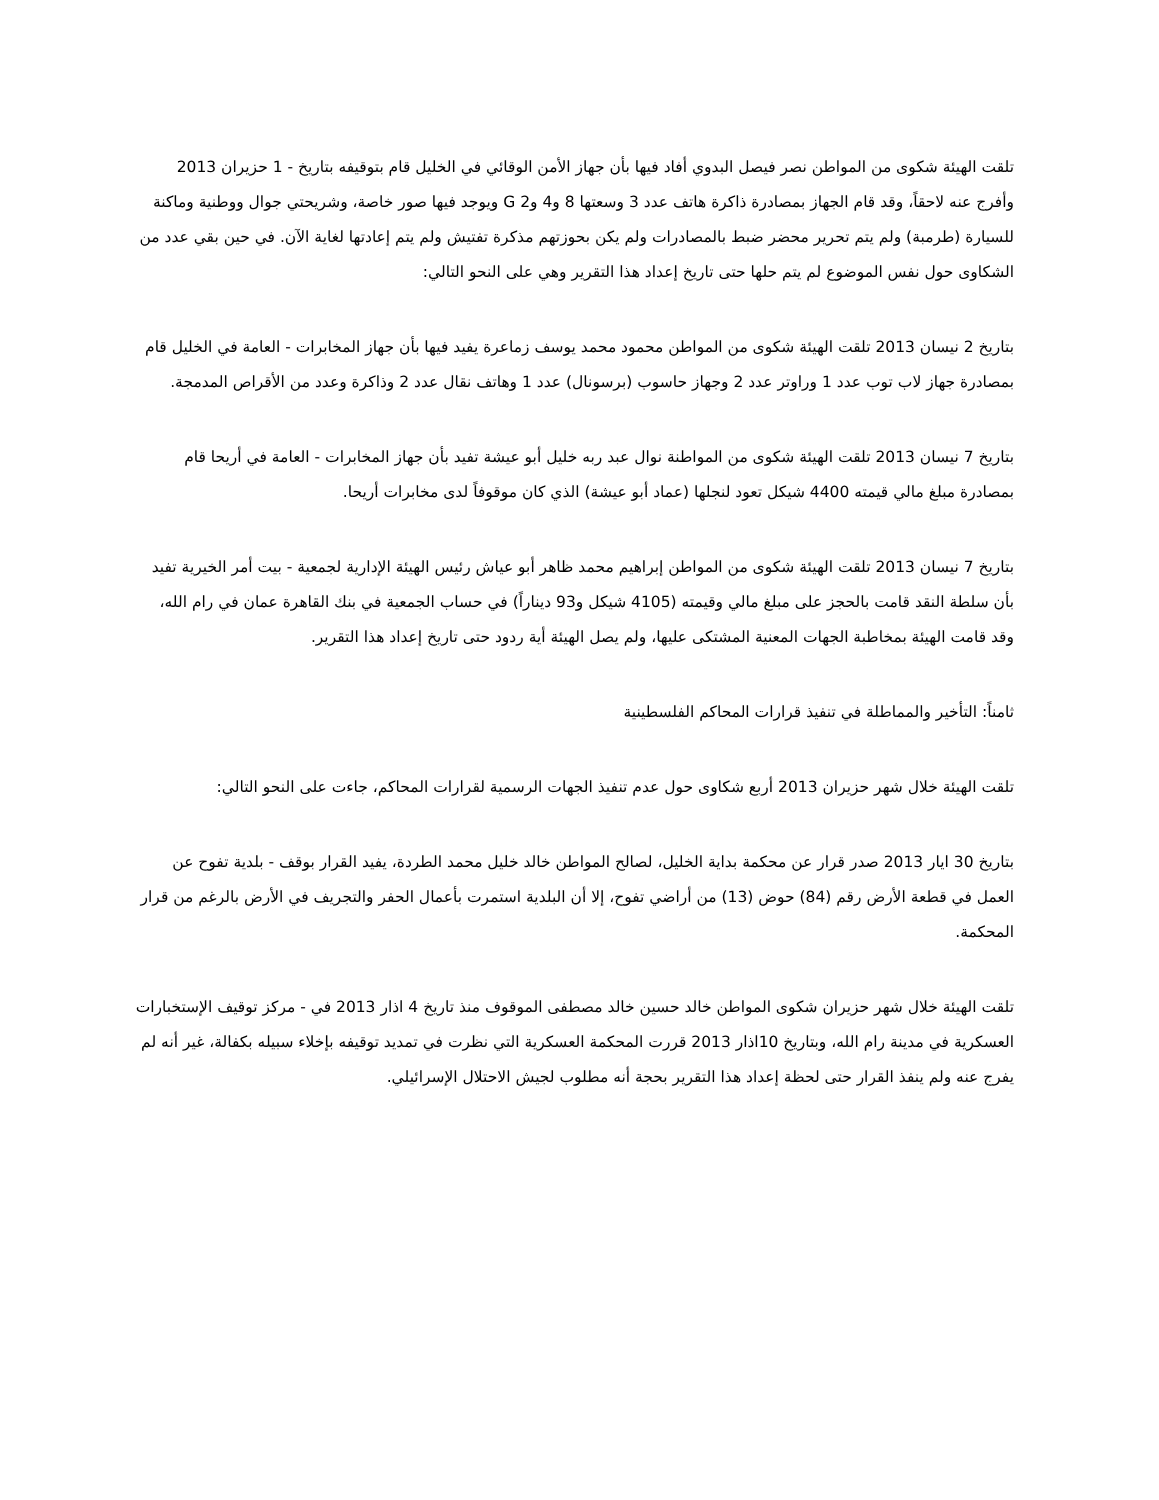تلقت الهيئة شكوى من المواطن نصر فيصل البدوي أفاد فيها بأن جهاز الأمن الوقائي في الخليل قام بتوقيفه بتاريخ - 1 حزيران 2013 وأفرج عنه لاحقاً، وقد قام الجهاز بمصادرة ذاكرة هاتف عدد 3 وسعتها 8 و4 و2 G ويوجد فيها صور خاصة، وشريحتي جوال ووطنية وماكنة للسيارة (طرمبة) ولم يتم تحرير محضر ضبط بالمصادرات ولم يكن بحوزتهم مذكرة تفتيش ولم يتم إعادتها لغاية الآن. في حين بقي عدد من الشكاوى حول نفس الموضوع لم يتم حلها حتى تاريخ إعداد هذا التقرير وهي على النحو التالي:
بتاريخ 2 نيسان 2013 تلقت الهيئة شكوى من المواطن محمود محمد يوسف زماعرة يفيد فيها بأن جهاز المخابرات - العامة في الخليل قام بمصادرة جهاز لاب توب عدد 1 وراوتر عدد 2 وجهاز حاسوب (برسونال) عدد 1 وهاتف نقال عدد 2 وذاكرة وعدد من الأقراص المدمجة.
بتاريخ 7 نيسان 2013 تلقت الهيئة شكوى من المواطنة نوال عبد ربه خليل أبو عيشة تفيد بأن جهاز المخابرات - العامة في أريحا قام بمصادرة مبلغ مالي قيمته 4400 شيكل تعود لنجلها (عماد أبو عيشة) الذي كان موقوفاً لدى مخابرات أريحا.
بتاريخ 7 نيسان 2013 تلقت الهيئة شكوى من المواطن إبراهيم محمد ظاهر أبو عياش رئيس الهيئة الإدارية لجمعية - بيت أمر الخيرية تفيد بأن سلطة النقد قامت بالحجز على مبلغ مالي وقيمته (4105 شيكل و93 ديناراً) في حساب الجمعية في بنك القاهرة عمان في رام الله، وقد قامت الهيئة بمخاطبة الجهات المعنية المشتكى عليها، ولم يصل الهيئة أية ردود حتى تاريخ إعداد هذا التقرير.
ثامناً: التأخير والمماطلة في تنفيذ قرارات المحاكم الفلسطينية
تلقت الهيئة خلال شهر حزيران 2013 أربع شكاوى حول عدم تنفيذ الجهات الرسمية لقرارات المحاكم، جاءت على النحو التالي:
بتاريخ 30 ايار 2013 صدر قرار عن محكمة بداية الخليل، لصالح المواطن خالد خليل محمد الطردة، يفيد القرار بوقف - بلدية تفوح عن العمل في قطعة الأرض رقم (84) حوض (13) من أراضي تفوح، إلا أن البلدية استمرت بأعمال الحفر والتجريف في الأرض بالرغم من قرار المحكمة.
تلقت الهيئة خلال شهر حزيران شكوى المواطن خالد حسين خالد مصطفى الموقوف منذ تاريخ 4 اذار 2013 في - مركز توقيف الإستخبارات العسكرية في مدينة رام الله، وبتاريخ 10اذار 2013 قررت المحكمة العسكرية التي نظرت في تمديد توقيفه بإخلاء سبيله بكفالة، غير أنه لم يفرج عنه ولم ينفذ القرار حتى لحظة إعداد هذا التقرير بحجة أنه مطلوب لجيش الاحتلال الإسرائيلي.